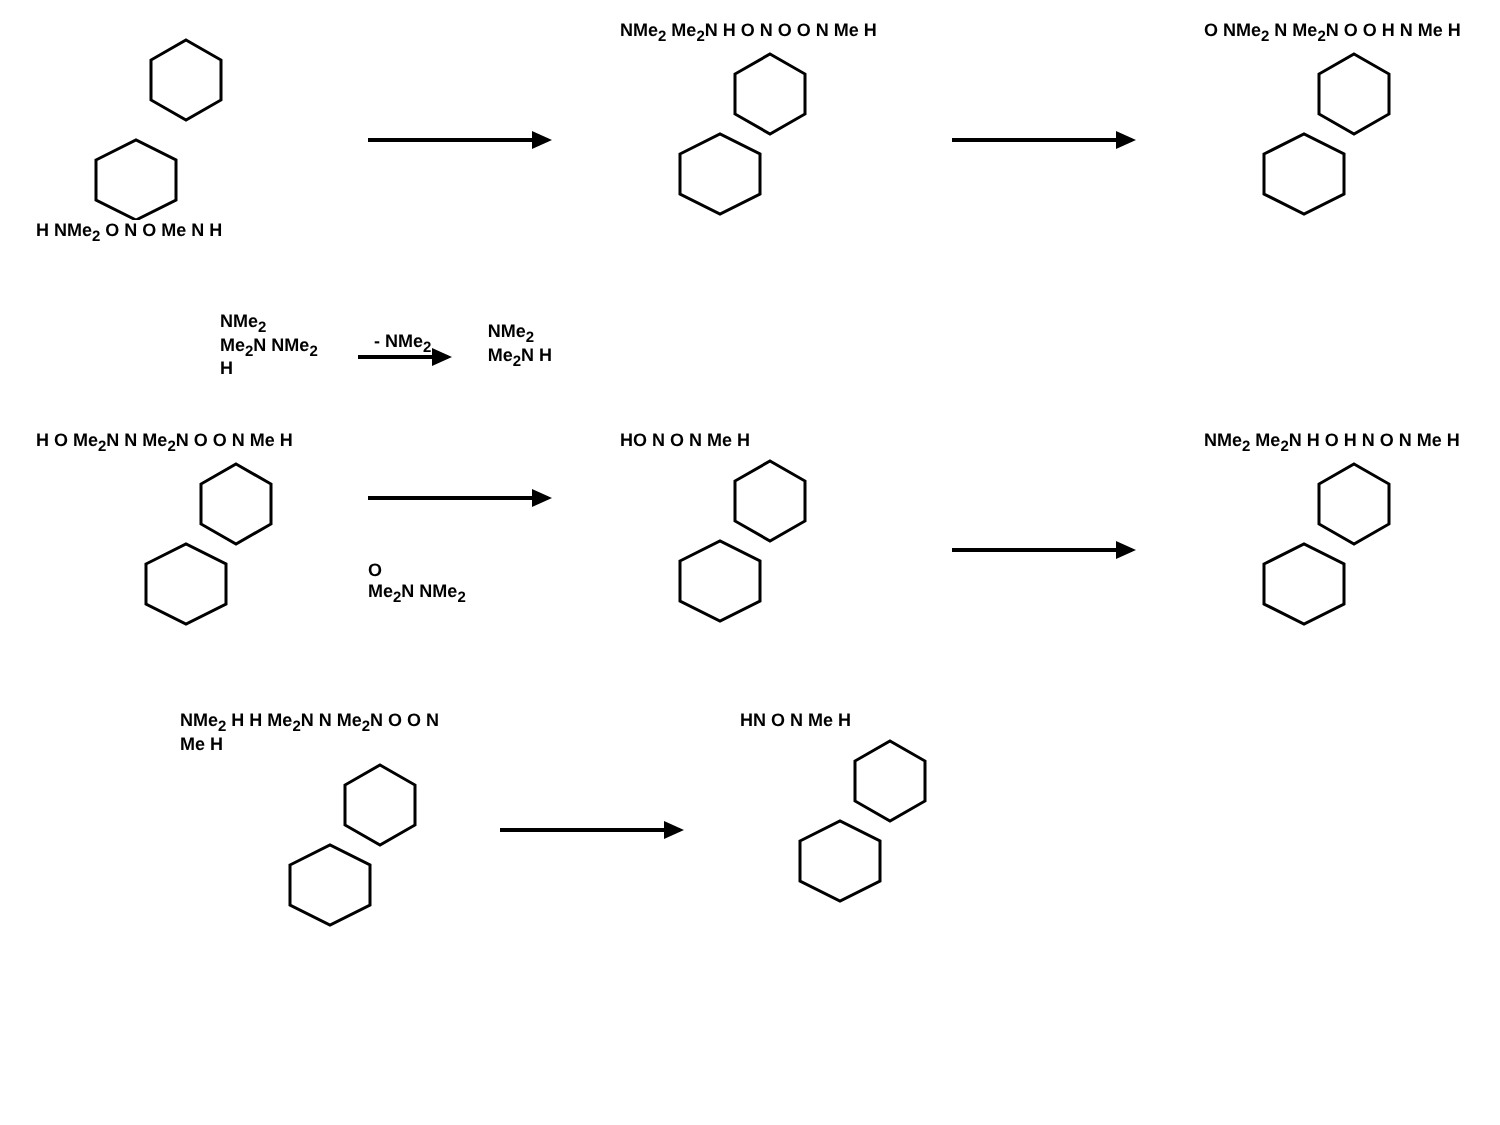H NMe<sub>2</sub> O N O Me N H
NMe<sub>2</sub> Me<sub>2</sub>N H O N O O N Me H
O NMe<sub>2</sub> N Me<sub>2</sub>N O O H N Me H
NMe<sub>2</sub>
Me<sub>2</sub>N NMe<sub>2</sub>
H
- NMe<sub>2</sub>
NMe<sub>2</sub>
Me<sub>2</sub>N H
H O Me<sub>2</sub>N N Me<sub>2</sub>N O O N Me H
O
Me<sub>2</sub>N NMe<sub>2</sub>
HO N O N Me H
NMe<sub>2</sub> Me<sub>2</sub>N H O H N O N Me H
NMe<sub>2</sub> H H Me<sub>2</sub>N N Me<sub>2</sub>N O O N Me H
HN O N Me H